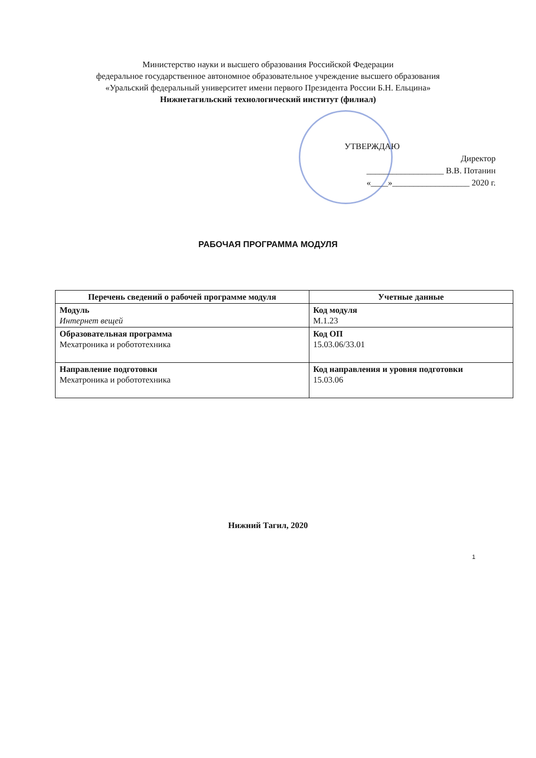Министерство науки и высшего образования Российской Федерации
федеральное государственное автономное образовательное учреждение высшего образования
«Уральский федеральный университет имени первого Президента России Б.Н. Ельцина»
Нижнетагильский технологический институт (филиал)
УТВЕРЖДАЮ
Директор
__________________ В.В. Потанин
«____»__________________ 2020 г.
РАБОЧАЯ ПРОГРАММА МОДУЛЯ
| Перечень сведений о рабочей программе модуля | Учетные данные |
| --- | --- |
| Модуль Интернет вещей | Код модуля М.1.23 |
| Образовательная программа Мехатроника и робототехника | Код ОП 15.03.06/33.01 |
| Направление подготовки Мехатроника и робототехника | Код направления и уровня подготовки 15.03.06 |
Нижний Тагил, 2020
1